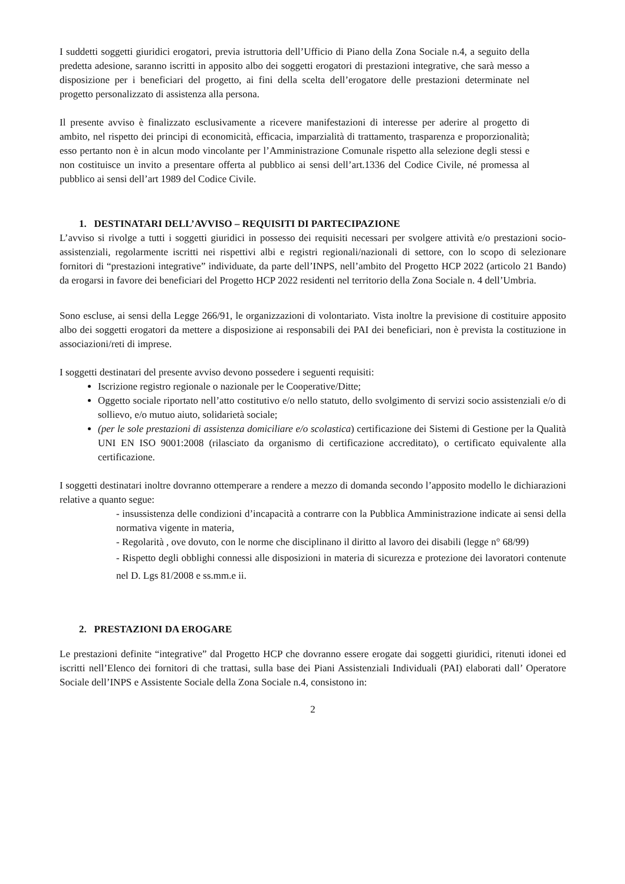I suddetti soggetti giuridici erogatori, previa istruttoria dell’Ufficio di Piano della Zona Sociale n.4, a seguito della predetta adesione, saranno iscritti in apposito albo dei soggetti erogatori di prestazioni integrative, che sarà messo a disposizione per i beneficiari del progetto, ai fini della scelta dell’erogatore delle prestazioni determinate nel progetto personalizzato di assistenza alla persona.
Il presente avviso è finalizzato esclusivamente a ricevere manifestazioni di interesse per aderire al progetto di ambito, nel rispetto dei principi di economicità, efficacia, imparzialità di trattamento, trasparenza e proporzionalità; esso pertanto non è in alcun modo vincolante per l’Amministrazione Comunale rispetto alla selezione degli stessi e non costituisce un invito a presentare offerta al pubblico ai sensi dell’art.1336 del Codice Civile, né promessa al pubblico ai sensi dell’art 1989 del Codice Civile.
1. DESTINATARI DELL’AVVISO – REQUISITI DI PARTECIPAZIONE
L’avviso si rivolge a tutti i soggetti giuridici in possesso dei requisiti necessari per svolgere attività e/o prestazioni socio-assistenziali, regolarmente iscritti nei rispettivi albi e registri regionali/nazionali di settore, con lo scopo di selezionare fornitori di “prestazioni integrative” individuate, da parte dell’INPS, nell’ambito del Progetto HCP 2022 (articolo 21 Bando) da erogarsi in favore dei beneficiari del Progetto HCP 2022 residenti nel territorio della Zona Sociale n. 4 dell’Umbria.
Sono escluse, ai sensi della Legge 266/91, le organizzazioni di volontariato. Vista inoltre la previsione di costituire apposito albo dei soggetti erogatori da mettere a disposizione ai responsabili dei PAI dei beneficiari, non è prevista la costituzione in associazioni/reti di imprese.
I soggetti destinatari del presente avviso devono possedere i seguenti requisiti:
Iscrizione registro regionale o nazionale per le Cooperative/Ditte;
Oggetto sociale riportato nell’atto costitutivo e/o nello statuto, dello svolgimento di servizi socio assistenziali e/o di sollievo, e/o mutuo aiuto, solidarietà sociale;
(per le sole prestazioni di assistenza domiciliare e/o scolastica) certificazione dei Sistemi di Gestione per la Qualità UNI EN ISO 9001:2008 (rilasciato da organismo di certificazione accreditato), o certificato equivalente alla certificazione.
I soggetti destinatari inoltre dovranno ottemperare a rendere a mezzo di domanda secondo l’apposito modello le dichiarazioni relative a quanto segue:
- insussistenza delle condizioni d’incapacità a contrarre con la Pubblica Amministrazione indicate ai sensi della normativa vigente in materia,
- Regolarità , ove dovuto, con le norme che disciplinano il diritto al lavoro dei disabili (legge n° 68/99)
- Rispetto degli obblighi connessi alle disposizioni in materia di sicurezza e protezione dei lavoratori contenute nel D. Lgs 81/2008 e ss.mm.e ii.
2. PRESTAZIONI DA EROGARE
Le prestazioni definite “integrative” dal Progetto HCP che dovranno essere erogate dai soggetti giuridici, ritenuti idonei ed iscritti nell’Elenco dei fornitori di che trattasi, sulla base dei Piani Assistenziali Individuali (PAI) elaborati dall’ Operatore Sociale dell’INPS e Assistente Sociale della Zona Sociale n.4, consistono in:
2